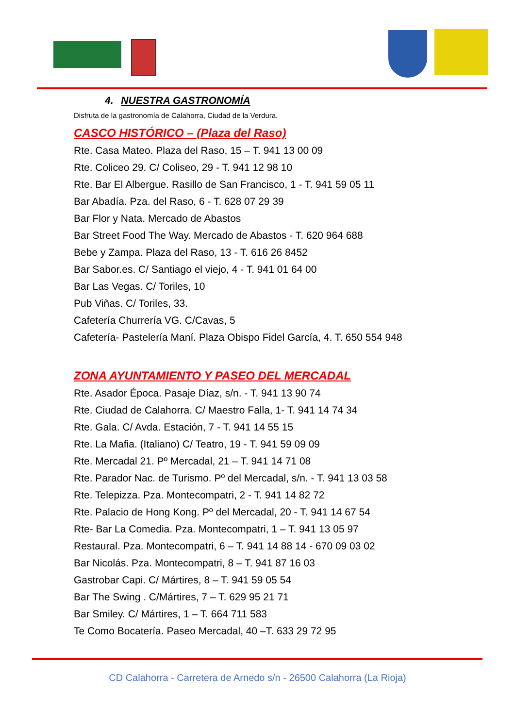4. NUESTRA GASTRONOMÍA
Disfruta de la gastronomía de Calahorra, Ciudad de la Verdura.
CASCO HISTÓRICO – (Plaza del Raso)
Rte. Casa Mateo. Plaza del Raso, 15 – T. 941 13 00 09
Rte. Coliceo 29. C/ Coliseo, 29 - T. 941 12 98 10
Rte. Bar El Albergue. Rasillo de San Francisco, 1 - T. 941 59 05 11
Bar Abadía. Pza. del Raso, 6 - T. 628 07 29 39
Bar Flor y Nata. Mercado de Abastos
Bar Street Food The Way. Mercado de Abastos - T. 620 964 688
Bebe y Zampa. Plaza del Raso, 13 - T. 616 26 8452
Bar Sabor.es. C/ Santiago el viejo, 4 - T. 941 01 64 00
Bar Las Vegas. C/ Toriles, 10
Pub Viñas. C/ Toriles, 33.
Cafetería Churrería VG. C/Cavas, 5
Cafetería- Pastelería Maní. Plaza Obispo Fidel García, 4. T. 650 554 948
ZONA AYUNTAMIENTO Y PASEO DEL MERCADAL
Rte. Asador Época. Pasaje Díaz, s/n. - T. 941 13 90 74
Rte. Ciudad de Calahorra. C/ Maestro Falla, 1- T. 941 14 74 34
Rte. Gala. C/ Avda. Estación, 7 - T. 941 14 55 15
Rte. La Mafia. (Italiano) C/ Teatro, 19 - T. 941 59 09 09
Rte. Mercadal 21. Pº Mercadal, 21 – T. 941 14 71 08
Rte. Parador Nac. de Turismo. Pº del Mercadal, s/n. - T. 941 13 03 58
Rte. Telepizza. Pza. Montecompatri, 2 - T. 941 14 82 72
Rte. Palacio de Hong Kong. Pº del Mercadal, 20 - T. 941 14 67 54
Rte- Bar La Comedia. Pza. Montecompatri, 1 – T. 941 13 05 97
Restaural. Pza. Montecompatri, 6 – T. 941 14 88 14 - 670 09 03 02
Bar Nicolás. Pza. Montecompatri, 8 – T. 941 87 16 03
Gastrobar Capi. C/ Mártires, 8 – T. 941 59 05 54
Bar The Swing . C/Mártires, 7 – T. 629 95 21 71
Bar Smiley. C/ Mártires, 1 – T. 664 711 583
Te Como Bocatería. Paseo Mercadal, 40 –T. 633 29 72 95
CD Calahorra - Carretera de Arnedo s/n - 26500 Calahorra (La Rioja)